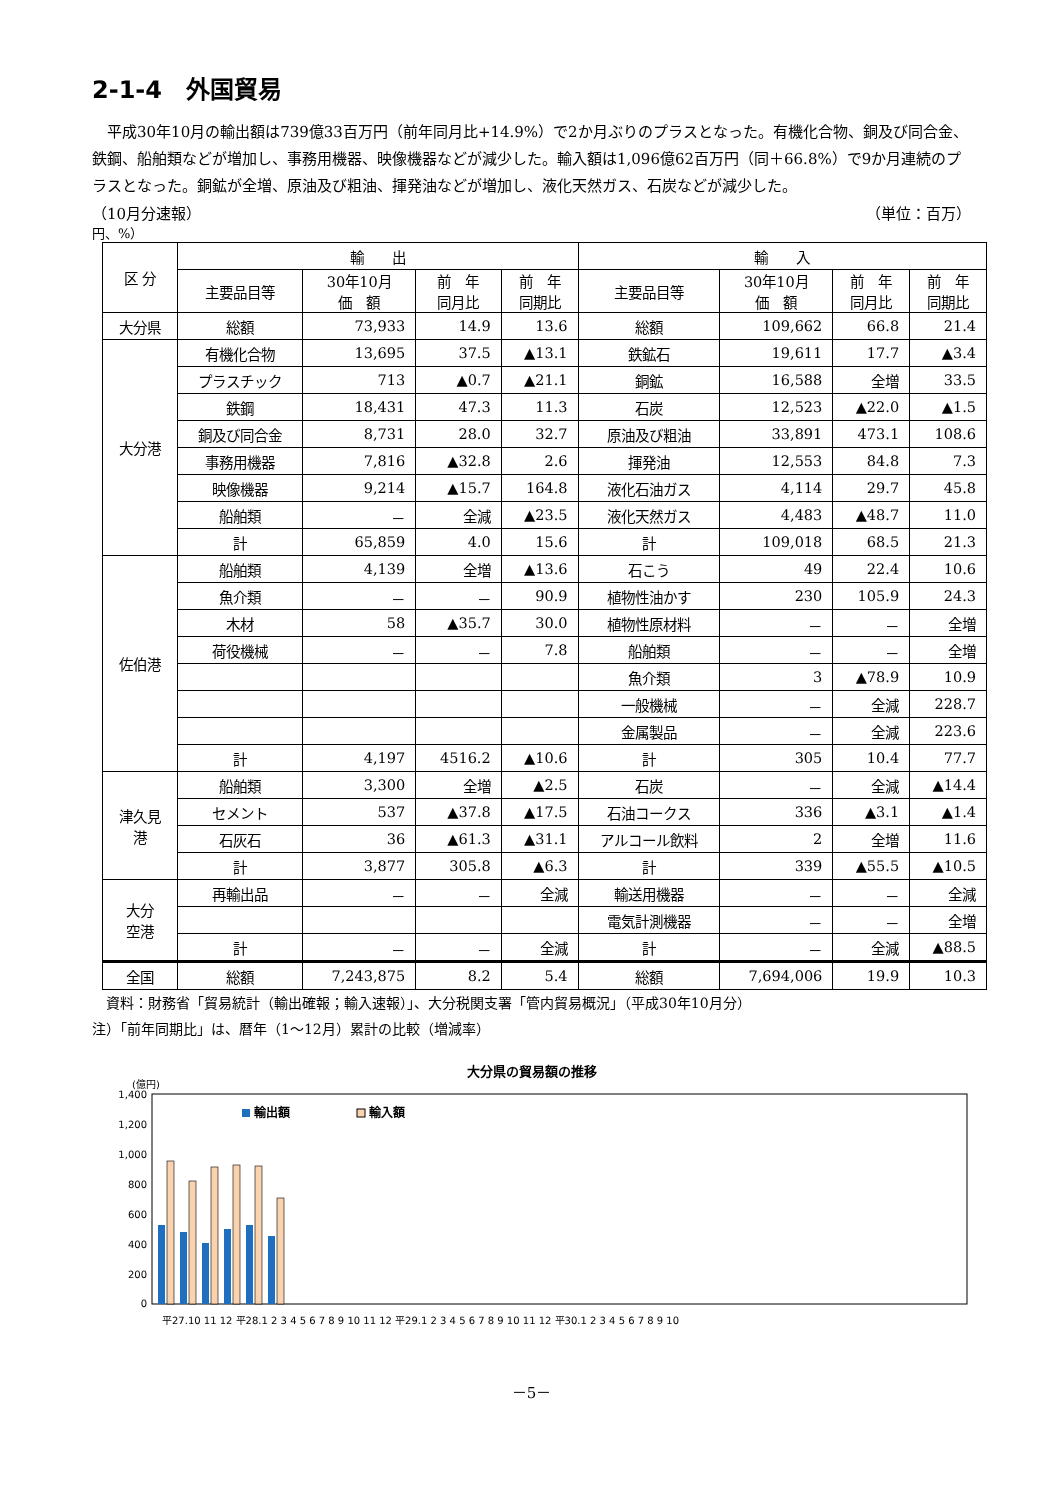2-1-4　外国貿易
　平成30年10月の輸出額は739億33百万円（前年同月比+14.9%）で2か月ぶりのプラスとなった。有機化合物、銅及び同合金、鉄鋼、船舶類などが増加し、事務用機器、映像機器などが減少した。輸入額は1,096億62百万円（同＋66.8%）で9か月連続のプラスとなった。銅鉱が全増、原油及び粗油、揮発油などが増加し、液化天然ガス、石炭などが減少した。
（10月分速報） （単位：百万）
円、%）
| 区 分 | 輸 出 | | | | 輸 入 | | | |
| --- | --- | --- | --- | --- | --- | --- | --- | --- |
| | 主要品目等 | 30年10月 価 額 | 前 年 同月比 | 前 年 同期比 | 主要品目等 | 30年10月 価 額 | 前 年 同月比 | 前 年 同期比 |
| 大分県 | 総額 | 73,933 | 14.9 | 13.6 | 総額 | 109,662 | 66.8 | 21.4 |
| 大分港 | 有機化合物 | 13,695 | 37.5 | ▲13.1 | 鉄鉱石 | 19,611 | 17.7 | ▲3.4 |
| | プラスチック | 713 | ▲0.7 | ▲21.1 | 銅鉱 | 16,588 | 全増 | 33.5 |
| | 鉄鋼 | 18,431 | 47.3 | 11.3 | 石炭 | 12,523 | ▲22.0 | ▲1.5 |
| | 銅及び同合金 | 8,731 | 28.0 | 32.7 | 原油及び粗油 | 33,891 | 473.1 | 108.6 |
| | 事務用機器 | 7,816 | ▲32.8 | 2.6 | 揮発油 | 12,553 | 84.8 | 7.3 |
| | 映像機器 | 9,214 | ▲15.7 | 164.8 | 液化石油ガス | 4,114 | 29.7 | 45.8 |
| | 船舶類 | － | 全減 | ▲23.5 | 液化天然ガス | 4,483 | ▲48.7 | 11.0 |
| | 計 | 65,859 | 4.0 | 15.6 | 計 | 109,018 | 68.5 | 21.3 |
| 佐伯港 | 船舶類 | 4,139 | 全増 | ▲13.6 | 石こう | 49 | 22.4 | 10.6 |
| | 魚介類 | － | － | 90.9 | 植物性油かす | 230 | 105.9 | 24.3 |
| | 木材 | 58 | ▲35.7 | 30.0 | 植物性原材料 | － | － | 全増 |
| | 荷役機械 | － | － | 7.8 | 船舶類 | － | － | 全増 |
| | | | | | 魚介類 | 3 | ▲78.9 | 10.9 |
| | | | | | 一般機械 | － | 全減 | 228.7 |
| | | | | | 金属製品 | － | 全減 | 223.6 |
| | 計 | 4,197 | 4516.2 | ▲10.6 | 計 | 305 | 10.4 | 77.7 |
| 津久見 港 | 船舶類 | 3,300 | 全増 | ▲2.5 | 石炭 | － | 全減 | ▲14.4 |
| | セメント | 537 | ▲37.8 | ▲17.5 | 石油コークス | 336 | ▲3.1 | ▲1.4 |
| | 石灰石 | 36 | ▲61.3 | ▲31.1 | アルコール飲料 | 2 | 全増 | 11.6 |
| | 計 | 3,877 | 305.8 | ▲6.3 | 計 | 339 | ▲55.5 | ▲10.5 |
| 大分 空港 | 再輸出品 | － | － | 全減 | 輸送用機器 | － | － | 全減 |
| | | | | | 電気計測機器 | － | － | 全増 |
| | 計 | － | － | 全減 | 計 | － | 全減 | ▲88.5 |
| 全国 | 総額 | 7,243,875 | 8.2 | 5.4 | 総額 | 7,694,006 | 19.9 | 10.3 |
　資料：財務省「貿易統計（輸出確報；輸入速報）」、大分税関支署「管内貿易概況」（平成30年10月分）
注）「前年同期比」は、暦年（1～12月）累計の比較（増減率）
大分県の貿易額の推移
(億円)
1,400
1,200
1,000
800
600
400
200
0
輸出額
輸入額
平27.10 11 12 平28.1 2 3 4 5 6 7 8 9 10 11 12 平29.1 2 3 4 5 6 7 8 9 10 11 12 平30.1 2 3 4 5 6 7 8 9 10
－5－